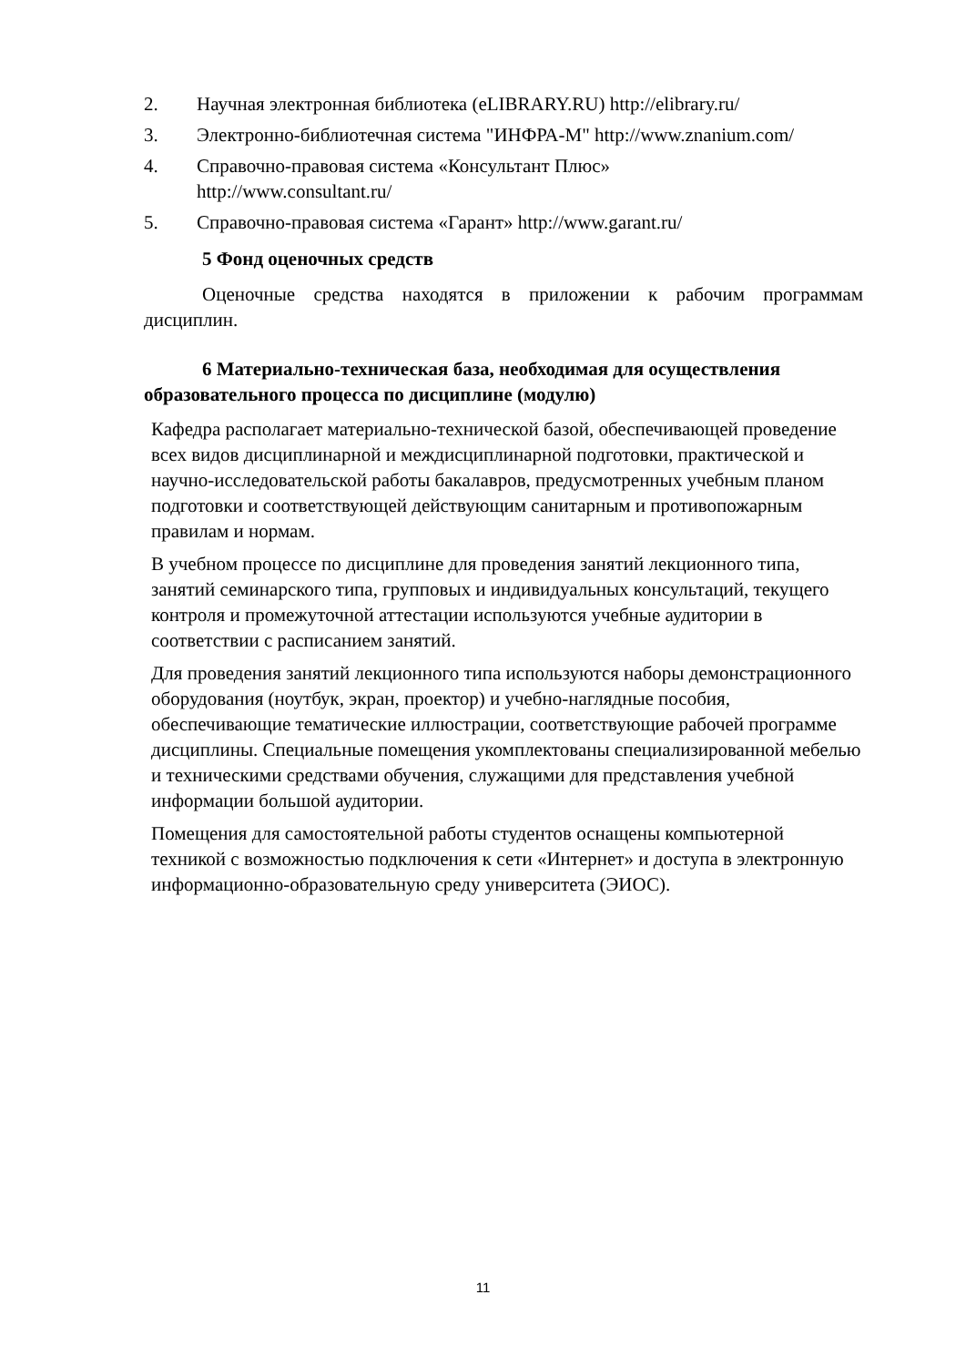2. Научная электронная библиотека (eLIBRARY.RU) http://elibrary.ru/
3. Электронно-библиотечная система "ИНФРА-М" http://www.znanium.com/
4. Справочно-правовая система «Консультант Плюс»
http://www.consultant.ru/
5. Справочно-правовая система «Гарант» http://www.garant.ru/
5 Фонд оценочных средств
Оценочные средства находятся в приложении к рабочим программам дисциплин.
6 Материально-техническая база, необходимая для осуществления образовательного процесса по дисциплине (модулю)
Кафедра располагает материально-технической базой, обеспечивающей проведение всех видов дисциплинарной и междисциплинарной подготовки, практической и научно-исследовательской работы бакалавров, предусмотренных учебным планом подготовки и соответствующей действующим санитарным и противопожарным правилам и нормам.
В учебном процессе по дисциплине для проведения занятий лекционного типа, занятий семинарского типа, групповых и индивидуальных консультаций, текущего контроля и промежуточной аттестации используются учебные аудитории в соответствии с расписанием занятий.
Для проведения занятий лекционного типа используются наборы демонстрационного оборудования (ноутбук, экран, проектор) и учебно-наглядные пособия, обеспечивающие тематические иллюстрации, соответствующие рабочей программе дисциплины. Специальные помещения укомплектованы специализированной мебелью и техническими средствами обучения, служащими для представления учебной информации большой аудитории.
Помещения для самостоятельной работы студентов оснащены компьютерной техникой с возможностью подключения к сети «Интернет» и доступа в электронную информационно-образовательную среду университета (ЭИОС).
11